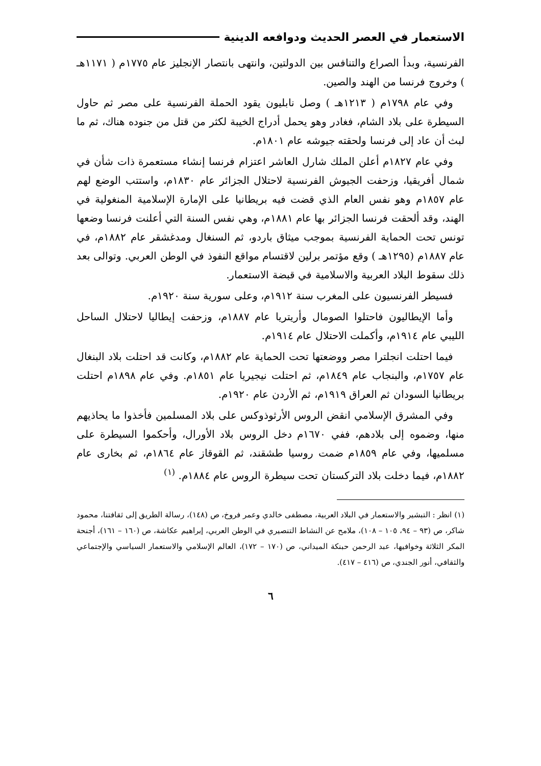الاستعمار في العصر الحديث ودوافعه الدينية
الفرنسية، وبدأ الصراع والتنافس بين الدولتين، وانتهى بانتصار الإنجليز عام ١٧٧٥م ( ١١٧١هـ ) وخروج فرنسا من الهند والصين.
وفي عام ١٧٩٨م ( ١٢١٣هـ ) وصل نابليون يقود الحملة الفرنسية على مصر ثم حاول السيطرة على بلاد الشام، فغادر وهو يحمل أدراج الخيبة لكثر من قتل من جنوده هناك، ثم ما لبث أن عاد إلى فرنسا ولحقته جيوشه عام ١٨٠١م.
وفي عام ١٨٢٧م أعلن الملك شارل العاشر اعتزام فرنسا إنشاء مستعمرة ذات شأن في شمال أفريقيا، وزحفت الجيوش الفرنسية لاحتلال الجزائر عام ١٨٣٠م، واستتب الوضع لهم عام ١٨٥٧م وهو نفس العام الذي قضت فيه بريطانيا على الإمارة الإسلامية المنغولية في الهند، وقد ألحقت فرنسا الجزائر بها عام ١٨٨١م، وهي نفس السنة التي أعلنت فرنسا وضعها تونس تحت الحماية الفرنسية بموجب ميثاق باردو، ثم السنغال ومدغشقر عام ١٨٨٢م، في عام ١٨٨٧م (١٢٩٥هـ ) وقع مؤتمر برلين لاقتسام مواقع النفوذ في الوطن العربي. وتوالى بعد ذلك سقوط البلاد العربية والاسلامية في قبضة الاستعمار.
فسيطر الفرنسيون على المغرب سنة ١٩١٢م، وعلى سورية سنة ١٩٢٠م.
وأما الإيطاليون فاحتلوا الصومال وأريتريا عام ١٨٨٧م، وزحفت إيطاليا لاحتلال الساحل الليبي عام ١٩١٤م، وأكملت الاحتلال عام ١٩١٤م.
فيما احتلت انجلترا مصر ووضعتها تحت الحماية عام ١٨٨٢م، وكانت قد احتلت بلاد البنغال عام ١٧٥٧م، والبنجاب عام ١٨٤٩م، ثم احتلت نيجيريا عام ١٨٥١م. وفي عام ١٨٩٨م احتلت بريطانيا السودان ثم العراق ١٩١٩م، ثم الأردن عام ١٩٢٠م.
وفي المشرق الإسلامي انقض الروس الأرثوذوكس على بلاد المسلمين فأخذوا ما يحاذيهم منها، وضموه إلى بلادهم، ففي ١٦٧٠م دخل الروس بلاد الأورال، وأحكموا السيطرة على مسلميها، وفي عام ١٨٥٩م ضمت روسيا طشقند، ثم القوقاز عام ١٨٦٤م، ثم بخارى عام ١٨٨٢م، فيما دخلت بلاد التركستان تحت سيطرة الروس عام ١٨٨٤م. <sup>(١)</sup>
(١) انظر : التبشير والاستعمار في البلاد العربية، مصطفى خالدي وعمر فروخ، ص (١٤٨)، رسالة الطريق إلى ثقافتنا، محمود شاكر، ص (٩٣ – ٩٤، ١٠٥ – ١٠٨)، ملامح عن النشاط التنصيري في الوطن العربي، إبراهيم عكاشة، ص (١٦٠ – ١٦١)، أجنحة المكر الثلاثة وخوافيها، عبد الرحمن حبنكة الميداني، ص (١٧٠ – ١٧٢)، العالم الإسلامي والاستعمار السياسي والإجتماعي والثقافي، أنور الجندي، ص (٤١٦ – ٤١٧).
٦